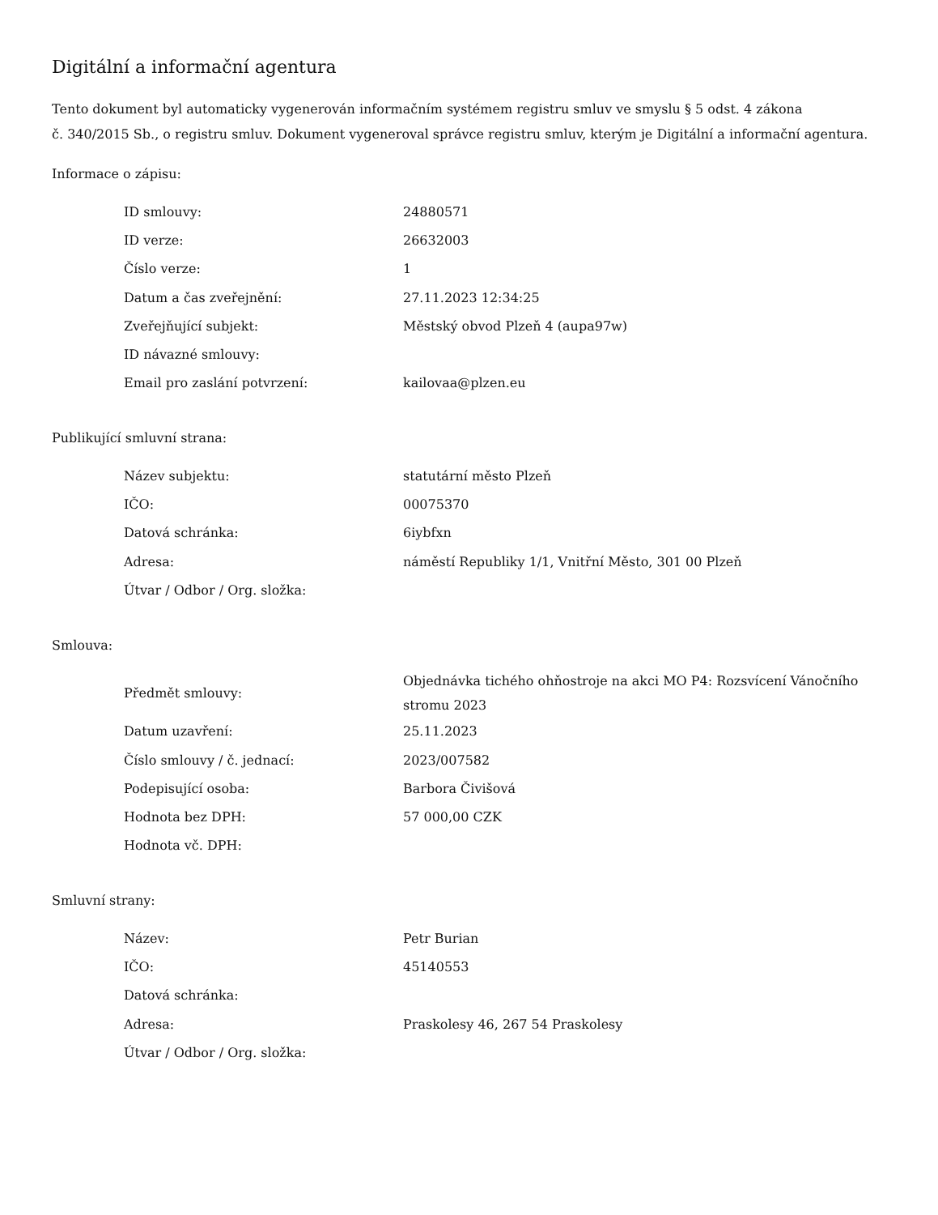Digitální a informační agentura
Tento dokument byl automaticky vygenerován informačním systémem registru smluv ve smyslu § 5 odst. 4 zákona
č. 340/2015 Sb., o registru smluv. Dokument vygeneroval správce registru smluv, kterým je Digitální a informační agentura.
Informace o zápisu:
| ID smlouvy: | 24880571 |
| ID verze: | 26632003 |
| Číslo verze: | 1 |
| Datum a čas zveřejnění: | 27.11.2023 12:34:25 |
| Zveřejňující subjekt: | Městský obvod Plzeň 4 (aupa97w) |
| ID návazné smlouvy: | |
| Email pro zaslání potvrzení: | kailovaa@plzen.eu |
Publikující smluvní strana:
| Název subjektu: | statutární město Plzeň |
| IČO: | 00075370 |
| Datová schránka: | 6iybfxn |
| Adresa: | náměstí Republiky 1/1, Vnitřní Město, 301 00 Plzeň |
| Útvar / Odbor / Org. složka: | |
Smlouva:
| Předmět smlouvy: | Objednávka tichého ohňostroje na akci MO P4: Rozsvícení Vánočního stromu 2023 |
| Datum uzavření: | 25.11.2023 |
| Číslo smlouvy / č. jednací: | 2023/007582 |
| Podepisující osoba: | Barbora Čivišová |
| Hodnota bez DPH: | 57 000,00 CZK |
| Hodnota vč. DPH: | |
Smluvní strany:
| Název: | Petr Burian |
| IČO: | 45140553 |
| Datová schránka: | |
| Adresa: | Praskolesy 46, 267 54 Praskolesy |
| Útvar / Odbor / Org. složka: | |